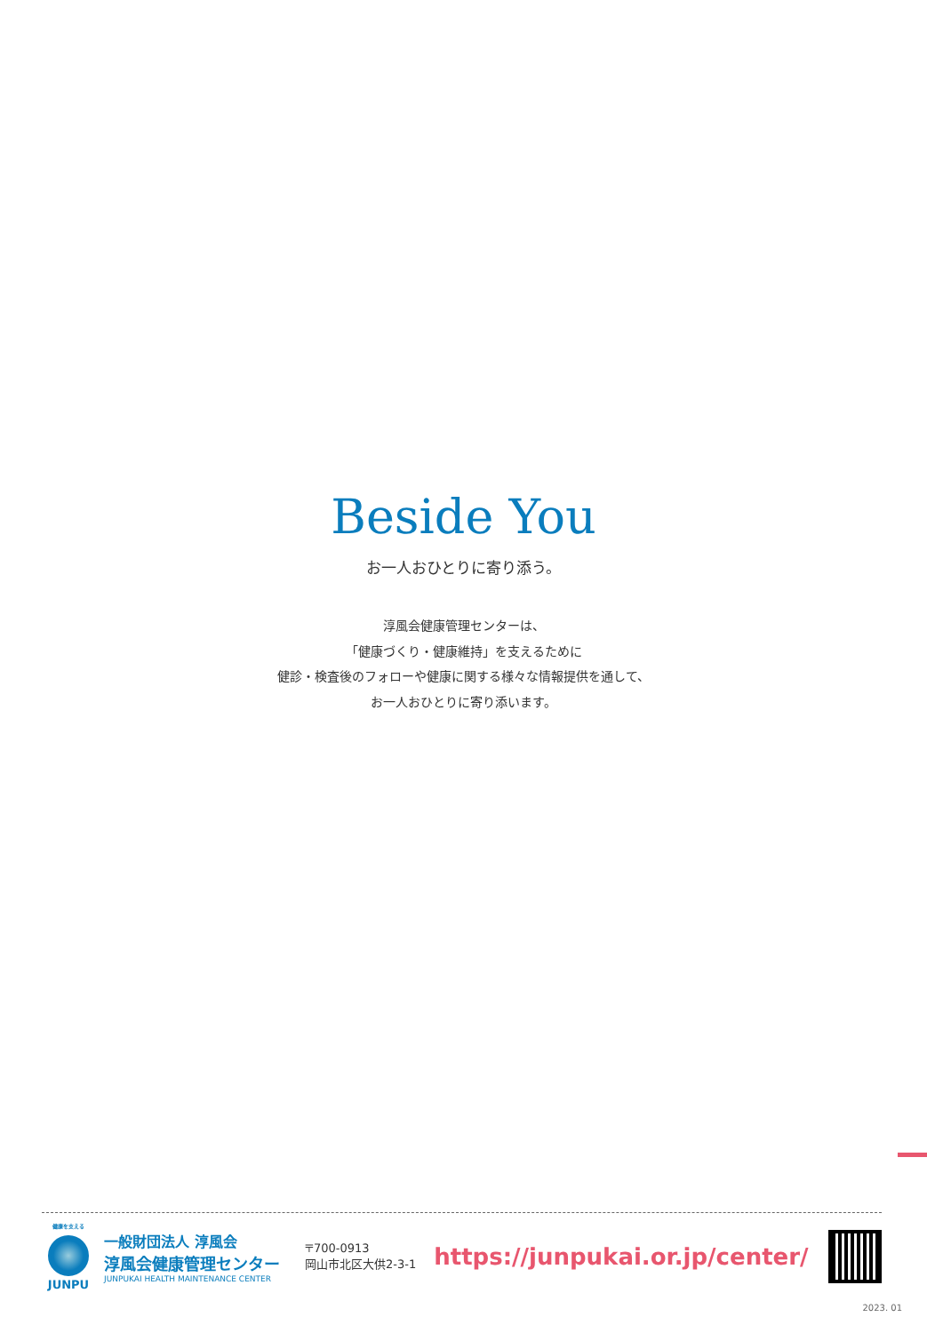Beside You
お一人おひとりに寄り添う。
淳風会健康管理センターは、
「健康づくり・健康維持」を支えるために
健診・検査後のフォローや健康に関する様々な情報提供を通して、
お一人おひとりに寄り添います。
健康を支える
JUNPU
一般財団法人 淳風会
淳風会健康管理センター
JUNPUKAI HEALTH MAINTENANCE CENTER
〒700-0913
岡山市北区大供2-3-1
https://junpukai.or.jp/center/
2023. 01